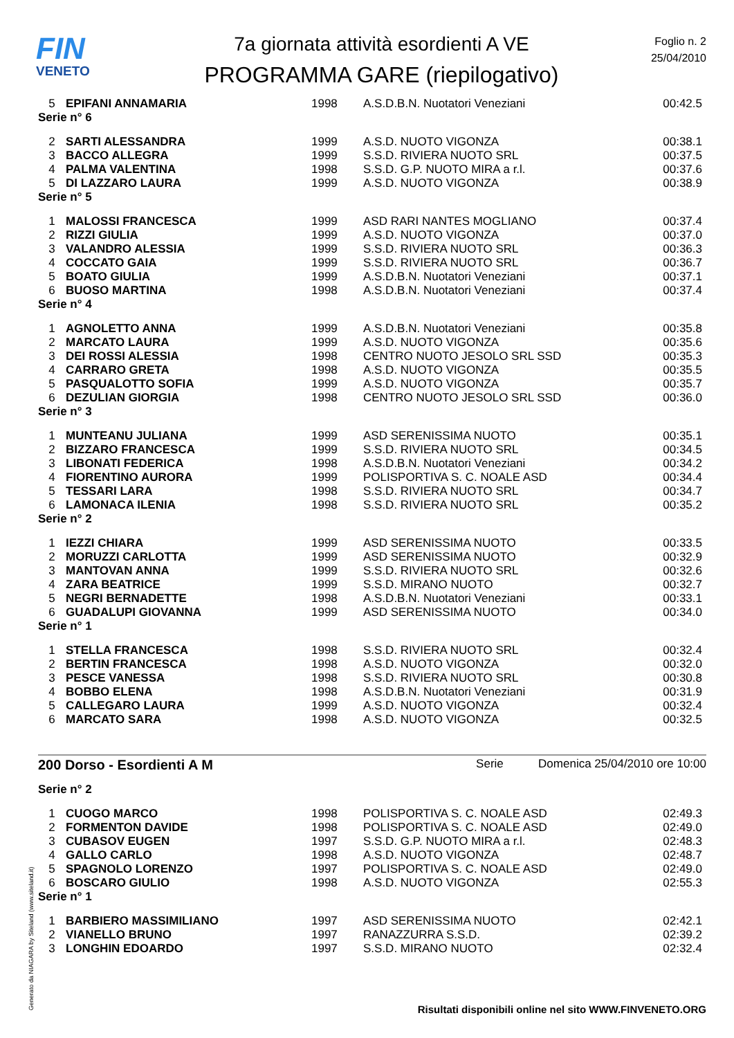FIN
VENETO
7a giornata attività esordienti A VE
PROGRAMMA GARE (riepilogativo)
Foglio n. 2
25/04/2010
| 5 | EPIFANI ANNAMARIA | 1998 | A.S.D.B.N. Nuotatori Veneziani | 00:42.5 |
| Serie n° 6 | | | | |
| 2 | SARTI ALESSANDRA | 1999 | A.S.D. NUOTO VIGONZA | 00:38.1 |
| 3 | BACCO ALLEGRA | 1999 | S.S.D. RIVIERA NUOTO SRL | 00:37.5 |
| 4 | PALMA VALENTINA | 1998 | S.S.D. G.P. NUOTO MIRA a r.l. | 00:37.6 |
| 5 | DI LAZZARO LAURA | 1999 | A.S.D. NUOTO VIGONZA | 00:38.9 |
| Serie n° 5 | | | | |
| 1 | MALOSSI FRANCESCA | 1999 | ASD RARI NANTES MOGLIANO | 00:37.4 |
| 2 | RIZZI GIULIA | 1999 | A.S.D. NUOTO VIGONZA | 00:37.0 |
| 3 | VALANDRO ALESSIA | 1999 | S.S.D. RIVIERA NUOTO SRL | 00:36.3 |
| 4 | COCCATO GAIA | 1999 | S.S.D. RIVIERA NUOTO SRL | 00:36.7 |
| 5 | BOATO GIULIA | 1999 | A.S.D.B.N. Nuotatori Veneziani | 00:37.1 |
| 6 | BUOSO MARTINA | 1998 | A.S.D.B.N. Nuotatori Veneziani | 00:37.4 |
| Serie n° 4 | | | | |
| 1 | AGNOLETTO ANNA | 1999 | A.S.D.B.N. Nuotatori Veneziani | 00:35.8 |
| 2 | MARCATO LAURA | 1999 | A.S.D. NUOTO VIGONZA | 00:35.6 |
| 3 | DEI ROSSI ALESSIA | 1998 | CENTRO NUOTO JESOLO SRL SSD | 00:35.3 |
| 4 | CARRARO GRETA | 1998 | A.S.D. NUOTO VIGONZA | 00:35.5 |
| 5 | PASQUALOTTO SOFIA | 1999 | A.S.D. NUOTO VIGONZA | 00:35.7 |
| 6 | DEZULIAN GIORGIA | 1998 | CENTRO NUOTO JESOLO SRL SSD | 00:36.0 |
| Serie n° 3 | | | | |
| 1 | MUNTEANU JULIANA | 1999 | ASD SERENISSIMA NUOTO | 00:35.1 |
| 2 | BIZZARO FRANCESCA | 1999 | S.S.D. RIVIERA NUOTO SRL | 00:34.5 |
| 3 | LIBONATI FEDERICA | 1998 | A.S.D.B.N. Nuotatori Veneziani | 00:34.2 |
| 4 | FIORENTINO AURORA | 1999 | POLISPORTIVA S. C. NOALE ASD | 00:34.4 |
| 5 | TESSARI LARA | 1998 | S.S.D. RIVIERA NUOTO SRL | 00:34.7 |
| 6 | LAMONACA ILENIA | 1998 | S.S.D. RIVIERA NUOTO SRL | 00:35.2 |
| Serie n° 2 | | | | |
| 1 | IEZZI CHIARA | 1999 | ASD SERENISSIMA NUOTO | 00:33.5 |
| 2 | MORUZZI CARLOTTA | 1999 | ASD SERENISSIMA NUOTO | 00:32.9 |
| 3 | MANTOVAN ANNA | 1999 | S.S.D. RIVIERA NUOTO SRL | 00:32.6 |
| 4 | ZARA BEATRICE | 1999 | S.S.D. MIRANO NUOTO | 00:32.7 |
| 5 | NEGRI BERNADETTE | 1998 | A.S.D.B.N. Nuotatori Veneziani | 00:33.1 |
| 6 | GUADALUPI GIOVANNA | 1999 | ASD SERENISSIMA NUOTO | 00:34.0 |
| Serie n° 1 | | | | |
| 1 | STELLA FRANCESCA | 1998 | S.S.D. RIVIERA NUOTO SRL | 00:32.4 |
| 2 | BERTIN FRANCESCA | 1998 | A.S.D. NUOTO VIGONZA | 00:32.0 |
| 3 | PESCE VANESSA | 1998 | S.S.D. RIVIERA NUOTO SRL | 00:30.8 |
| 4 | BOBBO ELENA | 1998 | A.S.D.B.N. Nuotatori Veneziani | 00:31.9 |
| 5 | CALLEGARO LAURA | 1999 | A.S.D. NUOTO VIGONZA | 00:32.4 |
| 6 | MARCATO SARA | 1998 | A.S.D. NUOTO VIGONZA | 00:32.5 |
200 Dorso - Esordienti A M Serie Domenica 25/04/2010 ore 10:00
| Serie n° 2 | | | | |
| 1 | CUOGO MARCO | 1998 | POLISPORTIVA S. C. NOALE ASD | 02:49.3 |
| 2 | FORMENTON DAVIDE | 1998 | POLISPORTIVA S. C. NOALE ASD | 02:49.0 |
| 3 | CUBASOV EUGEN | 1997 | S.S.D. G.P. NUOTO MIRA a r.l. | 02:48.3 |
| 4 | GALLO CARLO | 1998 | A.S.D. NUOTO VIGONZA | 02:48.7 |
| 5 | SPAGNOLO LORENZO | 1997 | POLISPORTIVA S. C. NOALE ASD | 02:49.0 |
| 6 | BOSCARO GIULIO | 1998 | A.S.D. NUOTO VIGONZA | 02:55.3 |
| Serie n° 1 | | | | |
| 1 | BARBIERO MASSIMILIANO | 1997 | ASD SERENISSIMA NUOTO | 02:42.1 |
| 2 | VIANELLO BRUNO | 1997 | RANAZZURRA S.S.D. | 02:39.2 |
| 3 | LONGHIN EDOARDO | 1997 | S.S.D. MIRANO NUOTO | 02:32.4 |
Generato da NIAGARA by Siteland (www.siteland.it)
Risultati disponibili online nel sito WWW.FINVENETO.ORG